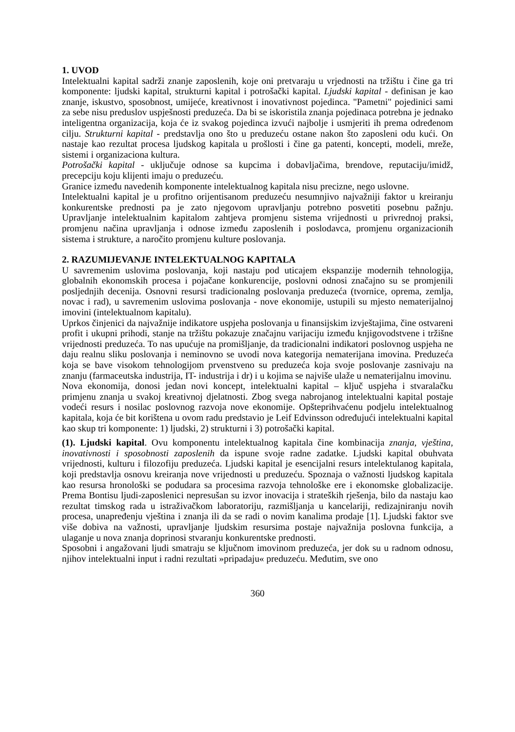1. UVOD
Intelektualni kapital sadrži znanje zaposlenih, koje oni pretvaraju u vrjednosti na tržištu i čine ga tri komponente: ljudski kapital, strukturni kapital i potrošački kapital. Ljudski kapital - definisan je kao znanje, iskustvo, sposobnost, umijeće, kreativnost i inovativnost pojedinca. "Pametni" pojedinici sami za sebe nisu preduslov uspješnosti preduzeća. Da bi se iskoristila znanja pojedinaca potrebna je jednako inteligentna organizacija, koja će iz svakog pojedinca izvući najbolje i usmjeriti ih prema određenom cilju. Strukturni kapital - predstavlja ono što u preduzeću ostane nakon što zaposleni odu kući. On nastaje kao rezultat procesa ljudskog kapitala u prošlosti i čine ga patenti, koncepti, modeli, mreže, sistemi i organizaciona kultura.
Potrošački kapital - uključuje odnose sa kupcima i dobavljačima, brendove, reputaciju/imidž, precepciju koju klijenti imaju o preduzeću.
Granice između navedenih komponente intelektualnog kapitala nisu precizne, nego uslovne.
Intelektualni kapital je u profitno orijentisanom preduzeću nesumnjivo najvažniji faktor u kreiranju konkurentske prednosti pa je zato njegovom upravljanju potrebno posvetiti posebnu pažnju. Upravljanje intelektualnim kapitalom zahtjeva promjenu sistema vrijednosti u privrednoj praksi, promjenu načina upravljanja i odnose između zaposlenih i poslodavca, promjenu organizacionih sistema i strukture, a naročito promjenu kulture poslovanja.
2. RAZUMIJEVANJE INTELEKTUALNOG KAPITALA
U savremenim uslovima poslovanja, koji nastaju pod uticajem ekspanzije modernih tehnologija, globalnih ekonomskih procesa i pojačane konkurencije, poslovni odnosi značajno su se promjenili posljednjih decenija. Osnovni resursi tradicionalng poslovanja preduzeća (tvornice, oprema, zemlja, novac i rad), u savremenim uslovima poslovanja - nove ekonomije, ustupili su mjesto nematerijalnoj imovini (intelektualnom kapitalu).
Uprkos činjenici da najvažnije indikatore uspjeha poslovanja u finansijskim izvještajima, čine ostvareni profit i ukupni prihodi, stanje na tržištu pokazuje značajnu varijaciju između knjigovodstvene i tržišne vrijednosti preduzeća. To nas upućuje na promišljanje, da tradicionalni indikatori poslovnog uspjeha ne daju realnu sliku poslovanja i neminovno se uvodi nova kategorija nematerijana imovina. Preduzeća koja se bave visokom tehnologijom prvenstveno su preduzeća koja svoje poslovanje zasnivaju na znanju (farmaceutska industrija, IT- industrija i dr) i u kojima se najviše ulaže u nematerijalnu imovinu.
Nova ekonomija, donosi jedan novi koncept, intelektualni kapital – ključ uspjeha i stvaralačku primjenu znanja u svakoj kreativnoj djelatnosti. Zbog svega nabrojanog intelektualni kapital postaje vodeći resurs i nosilac poslovnog razvoja nove ekonomije. Opšteprihvaćenu podjelu intelektualnog kapitala, koja će bit korištena u ovom radu predstavio je Leif Edvinsson određujući intelektualni kapital kao skup tri komponente: 1) ljudski, 2) strukturni i 3) potrošački kapital.
(1). Ljudski kapital. Ovu komponentu intelektualnog kapitala čine kombinacija znanja, vještina, inovativnosti i sposobnosti zaposlenih da ispune svoje radne zadatke. Ljudski kapital obuhvata vrijednosti, kulturu i filozofiju preduzeća. Ljudski kapital je esencijalni resurs intelektulanog kapitala, koji predstavlja osnovu kreiranja nove vrijednosti u preduzeću. Spoznaja o važnosti ljudskog kapitala kao resursa hronološki se podudara sa procesima razvoja tehnološke ere i ekonomske globalizacije. Prema Bontisu ljudi-zaposlenici nepresušan su izvor inovacija i strateških rješenja, bilo da nastaju kao rezultat timskog rada u istraživačkom laboratoriju, razmišljanja u kancelariji, redizajniranju novih procesa, unapređenju vještina i znanja ili da se radi o novim kanalima prodaje [1]. Ljudski faktor sve više dobiva na važnosti, upravljanje ljudskim resursima postaje najvažnija poslovna funkcija, a ulaganje u nova znanja doprinosi stvaranju konkurentske prednosti.
Sposobni i angažovani ljudi smatraju se ključnom imovinom preduzeća, jer dok su u radnom odnosu, njihov intelektualni input i radni rezultati »pripadaju« preduzeću. Međutim, sve ono
360